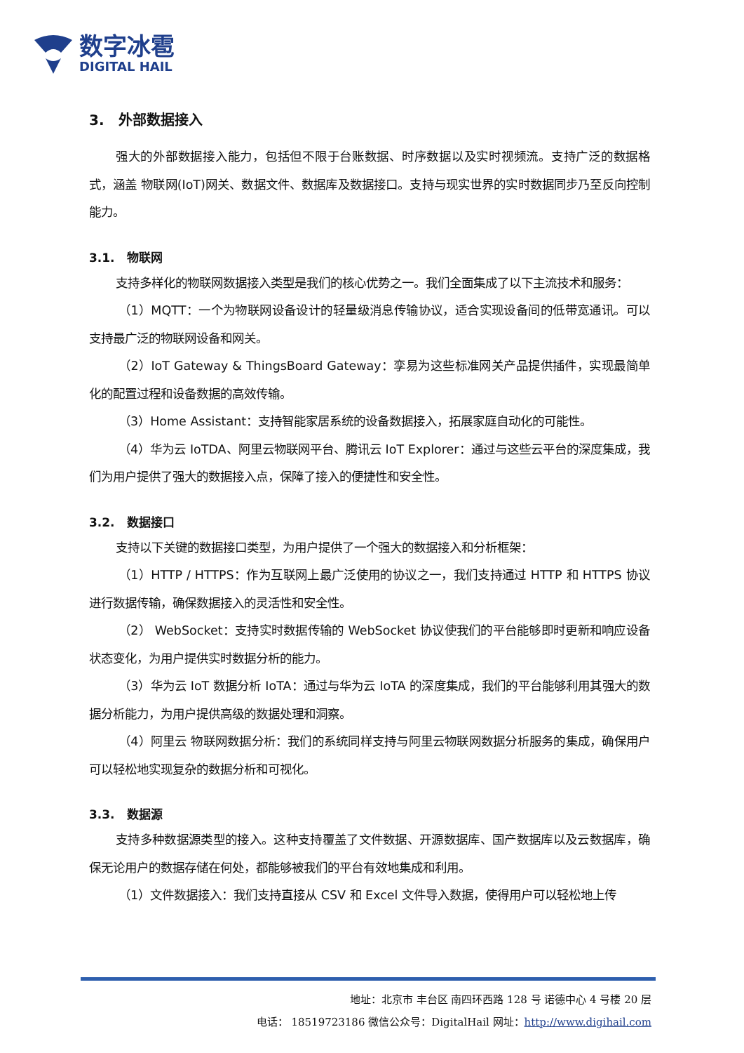数字冰雹
DIGITAL HAIL
3. 外部数据接入
强大的外部数据接入能力，包括但不限于台账数据、时序数据以及实时视频流。支持广泛的数据格式，涵盖 物联网(IoT)网关、数据文件、数据库及数据接口。支持与现实世界的实时数据同步乃至反向控制能力。
3.1. 物联网
支持多样化的物联网数据接入类型是我们的核心优势之一。我们全面集成了以下主流技术和服务：
（1）MQTT：一个为物联网设备设计的轻量级消息传输协议，适合实现设备间的低带宽通讯。可以支持最广泛的物联网设备和网关。
（2）IoT Gateway & ThingsBoard Gateway：孪易为这些标准网关产品提供插件，实现最简单化的配置过程和设备数据的高效传输。
（3）Home Assistant：支持智能家居系统的设备数据接入，拓展家庭自动化的可能性。
（4）华为云 IoTDA、阿里云物联网平台、腾讯云 IoT Explorer：通过与这些云平台的深度集成，我们为用户提供了强大的数据接入点，保障了接入的便捷性和安全性。
3.2. 数据接口
支持以下关键的数据接口类型，为用户提供了一个强大的数据接入和分析框架：
（1）HTTP / HTTPS：作为互联网上最广泛使用的协议之一，我们支持通过 HTTP 和 HTTPS 协议进行数据传输，确保数据接入的灵活性和安全性。
（2） WebSocket：支持实时数据传输的 WebSocket 协议使我们的平台能够即时更新和响应设备状态变化，为用户提供实时数据分析的能力。
（3）华为云 IoT 数据分析 IoTA：通过与华为云 IoTA 的深度集成，我们的平台能够利用其强大的数据分析能力，为用户提供高级的数据处理和洞察。
（4）阿里云 物联网数据分析：我们的系统同样支持与阿里云物联网数据分析服务的集成，确保用户可以轻松地实现复杂的数据分析和可视化。
3.3. 数据源
支持多种数据源类型的接入。这种支持覆盖了文件数据、开源数据库、国产数据库以及云数据库，确保无论用户的数据存储在何处，都能够被我们的平台有效地集成和利用。
（1）文件数据接入：我们支持直接从 CSV 和 Excel 文件导入数据，使得用户可以轻松地上传
地址：北京市 丰台区 南四环西路 128 号 诺德中心 4 号楼 20 层
电话： 18519723186 微信公众号：DigitalHail 网址：http://www.digihail.com